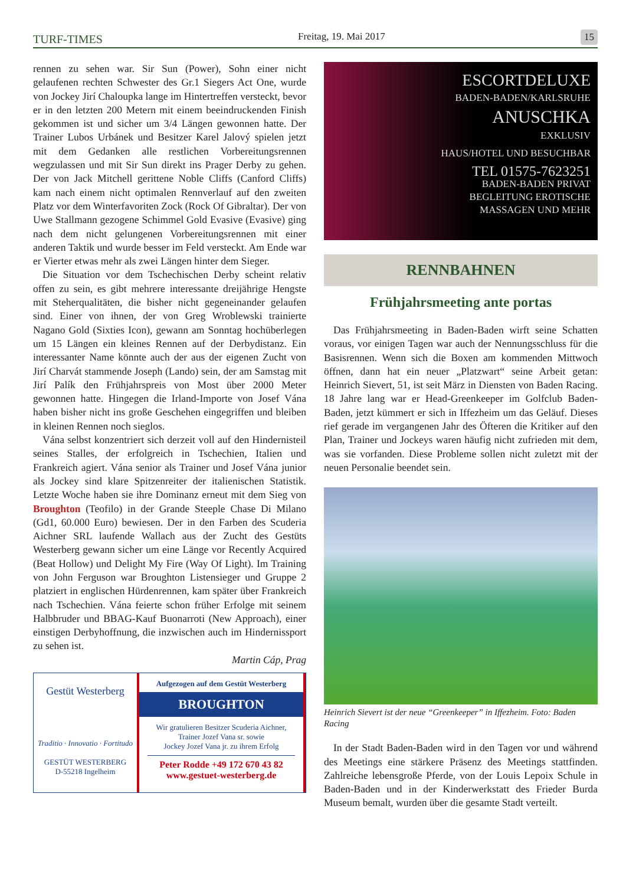TURF-TIMES Freitag, 19. Mai 2017 15
rennen zu sehen war. Sir Sun (Power), Sohn einer nicht gelaufenen rechten Schwester des Gr.1 Siegers Act One, wurde von Jockey Jirí Chaloupka lange im Hintertreffen versteckt, bevor er in den letzten 200 Metern mit einem beeindruckenden Finish gekommen ist und sicher um 3/4 Längen gewonnen hatte. Der Trainer Lubos Urbánek und Besitzer Karel Jalový spielen jetzt mit dem Gedanken alle restlichen Vorbereitungsrennen wegzulassen und mit Sir Sun direkt ins Prager Derby zu gehen. Der von Jack Mitchell gerittene Noble Cliffs (Canford Cliffs) kam nach einem nicht optimalen Rennverlauf auf den zweiten Platz vor dem Winterfavoriten Zock (Rock Of Gibraltar). Der von Uwe Stallmann gezogene Schimmel Gold Evasive (Evasive) ging nach dem nicht gelungenen Vorbereitungsrennen mit einer anderen Taktik und wurde besser im Feld versteckt. Am Ende war er Vierter etwas mehr als zwei Längen hinter dem Sieger.
Die Situation vor dem Tschechischen Derby scheint relativ offen zu sein, es gibt mehrere interessante dreijährige Hengste mit Steherqualitäten, die bisher nicht gegeneinander gelaufen sind. Einer von ihnen, der von Greg Wroblewski trainierte Nagano Gold (Sixties Icon), gewann am Sonntag hochüberlegen um 15 Längen ein kleines Rennen auf der Derbydistanz. Ein interessanter Name könnte auch der aus der eigenen Zucht von Jirí Charvát stammende Joseph (Lando) sein, der am Samstag mit Jirí Palík den Frühjahrspreis von Most über 2000 Meter gewonnen hatte. Hingegen die Irland-Importe von Josef Vána haben bisher nicht ins große Geschehen eingegriffen und bleiben in kleinen Rennen noch sieglos.
Vána selbst konzentriert sich derzeit voll auf den Hindernisteil seines Stalles, der erfolgreich in Tschechien, Italien und Frankreich agiert. Vána senior als Trainer und Josef Vána junior als Jockey sind klare Spitzenreiter der italienischen Statistik. Letzte Woche haben sie ihre Dominanz erneut mit dem Sieg von Broughton (Teofilo) in der Grande Steeple Chase Di Milano (Gd1, 60.000 Euro) bewiesen. Der in den Farben des Scuderia Aichner SRL laufende Wallach aus der Zucht des Gestüts Westerberg gewann sicher um eine Länge vor Recently Acquired (Beat Hollow) und Delight My Fire (Way Of Light). Im Training von John Ferguson war Broughton Listensieger und Gruppe 2 platziert in englischen Hürdenrennen, kam später über Frankreich nach Tschechien. Vána feierte schon früher Erfolge mit seinem Halbbruder und BBAG-Kauf Buonarroti (New Approach), einer einstigen Derbyhoffnung, die inzwischen auch im Hindernissport zu sehen ist.
Martin Cáp, Prag
Gestüt Westerberg
Traditio · Innovatio · Fortitudo
GESTÜT WESTERBERG
D-55218 Ingelheim
Aufgezogen auf dem Gestüt Westerberg
BROUGHTON
Wir gratulieren Besitzer Scuderia Aichner,
Trainer Jozef Vana sr. sowie
Jockey Jozef Vana jr. zu ihrem Erfolg
Peter Rodde +49 172 670 43 82
www.gestuet-westerberg.de
ESCORTDELUXE
BADEN-BADEN/KARLSRUHE
ANUSCHKA
EXKLUSIV
HAUS/HOTEL UND BESUCHBAR
TEL 01575-7623251
BADEN-BADEN PRIVAT
BEGLEITUNG EROTISCHE
MASSAGEN UND MEHR
RENNBAHNEN
Frühjahrsmeeting ante portas
Das Frühjahrsmeeting in Baden-Baden wirft seine Schatten voraus, vor einigen Tagen war auch der Nennungsschluss für die Basisrennen. Wenn sich die Boxen am kommenden Mittwoch öffnen, dann hat ein neuer „Platzwart“ seine Arbeit getan: Heinrich Sievert, 51, ist seit März in Diensten von Baden Racing. 18 Jahre lang war er Head-Greenkeeper im Golfclub Baden-Baden, jetzt kümmert er sich in Iffezheim um das Geläuf. Dieses rief gerade im vergangenen Jahr des Öfteren die Kritiker auf den Plan, Trainer und Jockeys waren häufig nicht zufrieden mit dem, was sie vorfanden. Diese Probleme sollen nicht zuletzt mit der neuen Personalie beendet sein.
Heinrich Sievert ist der neue “Greenkeeper” in Iffezheim. Foto: Baden Racing
In der Stadt Baden-Baden wird in den Tagen vor und während des Meetings eine stärkere Präsenz des Meetings stattfinden. Zahlreiche lebensgroße Pferde, von der Louis Lepoix Schule in Baden-Baden und in der Kinderwerkstatt des Frieder Burda Museum bemalt, wurden über die gesamte Stadt verteilt.